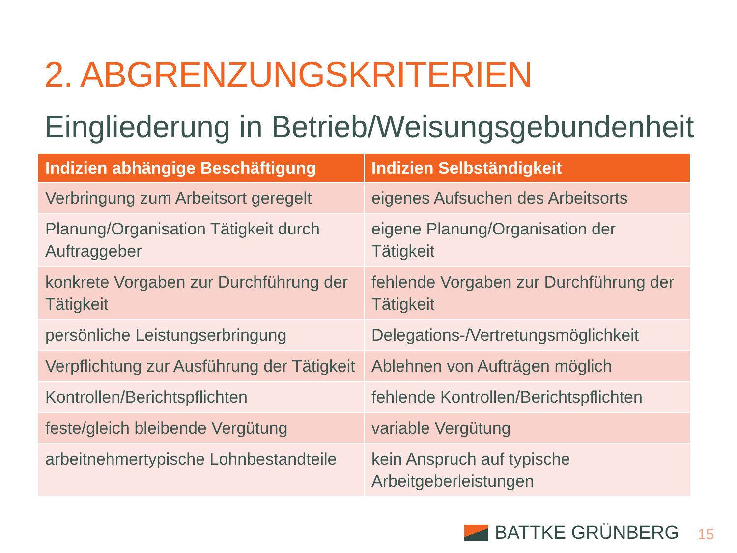2. ABGRENZUNGSKRITERIEN
Eingliederung in Betrieb/Weisungsgebundenheit
| Indizien abhängige Beschäftigung | Indizien Selbständigkeit |
| --- | --- |
| Verbringung zum Arbeitsort geregelt | eigenes Aufsuchen des Arbeitsorts |
| Planung/Organisation Tätigkeit durch Auftraggeber | eigene Planung/Organisation der Tätigkeit |
| konkrete Vorgaben zur Durchführung der Tätigkeit | fehlende Vorgaben zur Durchführung der Tätigkeit |
| persönliche Leistungserbringung | Delegations-/Vertretungsmöglichkeit |
| Verpflichtung zur Ausführung der Tätigkeit | Ablehnen von Aufträgen möglich |
| Kontrollen/Berichtspflichten | fehlende Kontrollen/Berichtspflichten |
| feste/gleich bleibende Vergütung | variable Vergütung |
| arbeitnehmertypische Lohnbestandteile | kein Anspruch auf typische Arbeitgeberleistungen |
BATTKE GRÜNBERG 15